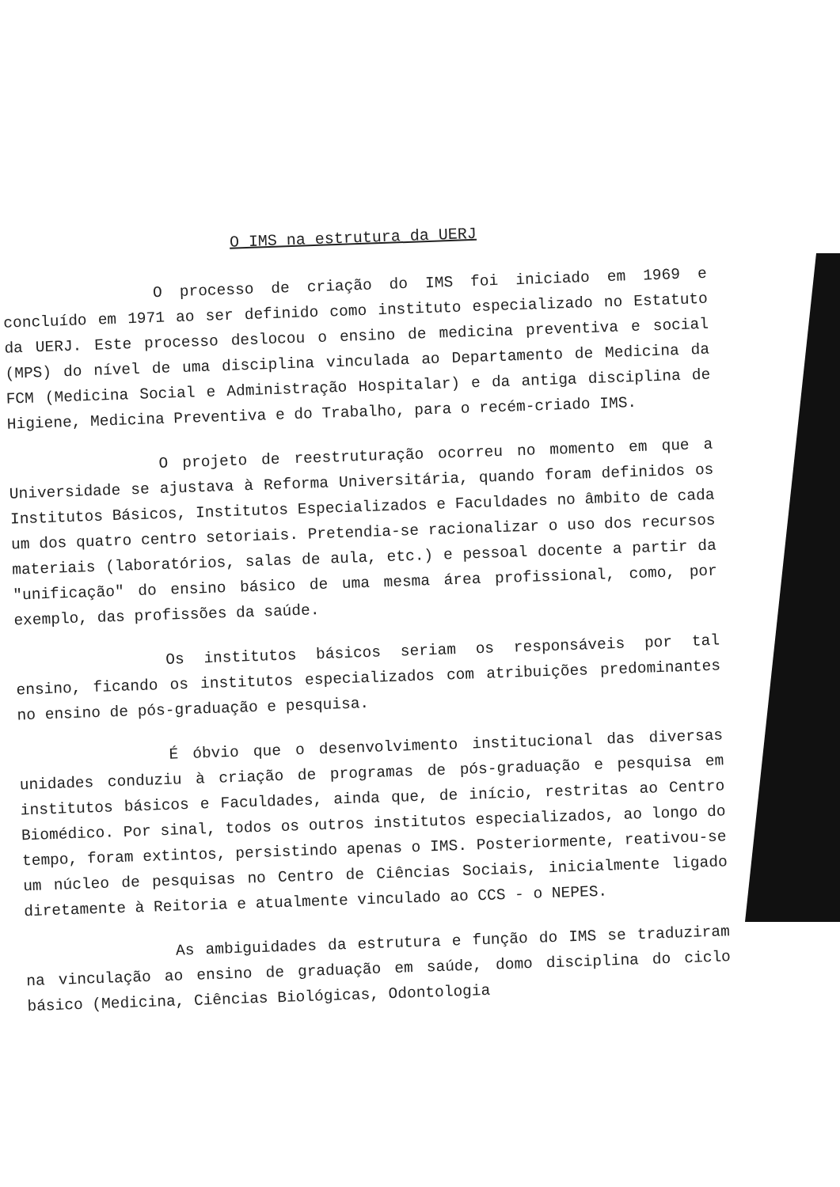O IMS na estrutura da UERJ
O processo de criação do IMS foi iniciado em 1969 e concluído em 1971 ao ser definido como instituto especializado no Estatuto da UERJ. Este processo deslocou o ensino de medicina preventiva e social (MPS) do nível de uma disciplina vinculada ao Departamento de Medicina da FCM (Medicina Social e Administração Hospitalar) e da antiga disciplina de Higiene, Medicina Preventiva e do Trabalho, para o recém-criado IMS.
O projeto de reestruturação ocorreu no momento em que a Universidade se ajustava à Reforma Universitária, quando foram definidos os Institutos Básicos, Institutos Especializados e Faculdades no âmbito de cada um dos quatro centro setoriais. Pretendia-se racionalizar o uso dos recursos materiais (laboratórios, salas de aula, etc.) e pessoal docente a partir da "unificação" do ensino básico de uma mesma área profissional, como, por exemplo, das profissões da saúde.
Os institutos básicos seriam os responsáveis por tal ensino, ficando os institutos especializados com atribuições predominantes no ensino de pós-graduação e pesquisa.
É óbvio que o desenvolvimento institucional das diversas unidades conduziu à criação de programas de pós-graduação e pesquisa em institutos básicos e Faculdades, ainda que, de início, restritas ao Centro Biomédico. Por sinal, todos os outros institutos especializados, ao longo do tempo, foram extintos, persistindo apenas o IMS. Posteriormente, reativou-se um núcleo de pesquisas no Centro de Ciências Sociais, inicialmente ligado diretamente à Reitoria e atualmente vinculado ao CCS - o NEPES.
As ambiguidades da estrutura e função do IMS se traduziram na vinculação ao ensino de graduação em saúde, domo disciplina do ciclo básico (Medicina, Ciências Biológicas, Odontologia